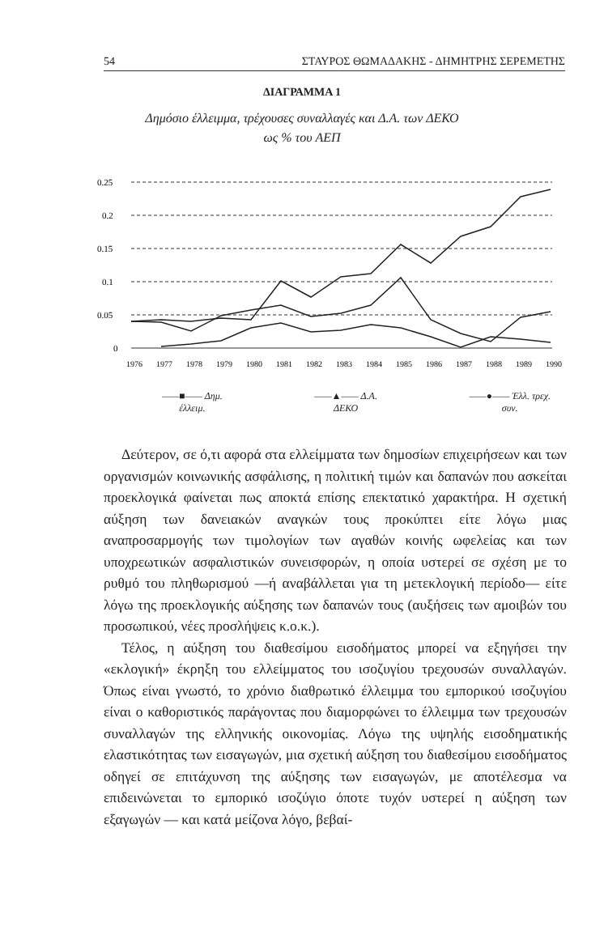54 ΣΤΑΥΡΟΣ ΘΩΜΑΔΑΚΗΣ - ΔΗΜΗΤΡΗΣ ΣΕΡΕΜΕΤΗΣ
ΔΙΑΓΡΑΜΜΑ 1
Δημόσιο έλλειμμα, τρέχουσες συναλλαγές και Δ.Α. των ΔΕΚΟ
ως % του ΑΕΠ
0.25
0.2
0.15
0.1
0.05
0
1976
1977
1978
1979
1980
1981
1982
1983
1984
1985
1986
1987
1988
1989
1990
——■—— Δημ.
έλλειμ. ——▲—— Δ.Α.
ΔΕΚΟ ——●—— Έλλ. τρεχ.
συν.
Δεύτερον, σε ό,τι αφορά στα ελλείμματα των δημοσίων επιχειρήσεων και των οργανισμών κοινωνικής ασφάλισης, η πολιτική τιμών και δαπανών που ασκείται προεκλογικά φαίνεται πως αποκτά επίσης επεκτατικό χαρακτήρα. Η σχετική αύξηση των δανειακών αναγκών τους προκύπτει είτε λόγω μιας αναπροσαρμογής των τιμολογίων των αγαθών κοινής ωφελείας και των υποχρεωτικών ασφαλιστικών συνεισφορών, η οποία υστερεί σε σχέση με το ρυθμό του πληθωρισμού —ή αναβάλλεται για τη μετεκλογική περίοδο— είτε λόγω της προεκλογικής αύξησης των δαπανών τους (αυξήσεις των αμοιβών του προσωπικού, νέες προσλήψεις κ.ο.κ.).
Τέλος, η αύξηση του διαθεσίμου εισοδήματος μπορεί να εξηγήσει την «εκλογική» έκρηξη του ελλείμματος του ισοζυγίου τρεχουσών συναλλαγών. Όπως είναι γνωστό, το χρόνιο διαθρωτικό έλλειμμα του εμπορικού ισοζυγίου είναι ο καθοριστικός παράγοντας που διαμορφώνει το έλλειμμα των τρεχουσών συναλλαγών της ελληνικής οικονομίας. Λόγω της υψηλής εισοδηματικής ελαστικότητας των εισαγωγών, μια σχετική αύξηση του διαθεσίμου εισοδήματος οδηγεί σε επιτάχυνση της αύξησης των εισαγωγών, με αποτέλεσμα να επιδεινώνεται το εμπορικό ισοζύγιο όποτε τυχόν υστερεί η αύξηση των εξαγωγών — και κατά μείζονα λόγο, βεβαί-